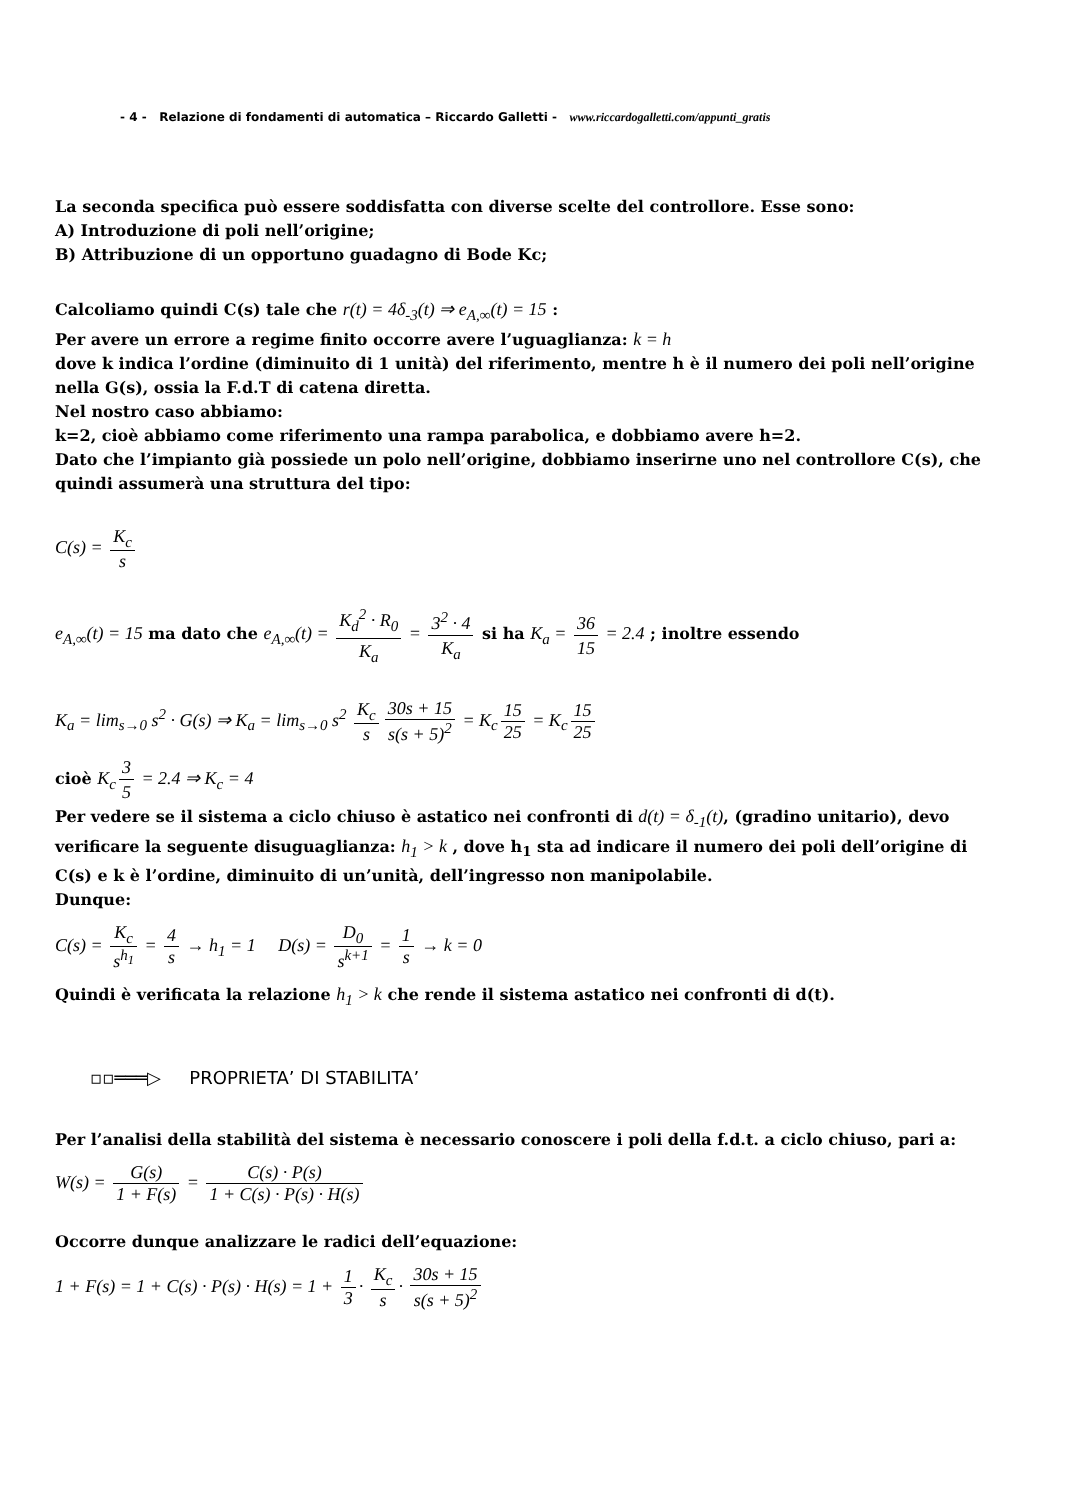- 4 - Relazione di fondamenti di automatica – Riccardo Galletti - www.riccardogalletti.com/appunti_gratis
La seconda specifica può essere soddisfatta con diverse scelte del controllore. Esse sono:
A) Introduzione di poli nell’origine;
B) Attribuzione di un opportuno guadagno di Bode Kc;
Calcoliamo quindi C(s) tale che r(t) = 4δ<sub>-3</sub>(t) ⇒ e<sub>A,∞</sub>(t) = 15 :
Per avere un errore a regime finito occorre avere l’uguaglianza: k = h
dove k indica l’ordine (diminuito di 1 unità) del riferimento, mentre h è il numero dei poli nell’origine nella G(s), ossia la F.d.T di catena diretta.
Nel nostro caso abbiamo:
k=2, cioè abbiamo come riferimento una rampa parabolica, e dobbiamo avere h=2.
Dato che l’impianto già possiede un polo nell’origine, dobbiamo inserirne uno nel controllore C(s), che quindi assumerà una struttura del tipo:
C(s) = K<sub>c</sub> s
e<sub>A,∞</sub>(t) = 15 ma dato che e<sub>A,∞</sub>(t) = K<sub>d</sub><sup>2</sup> · R<sub>0</sub> K<sub>a</sub> = 3<sup>2</sup> · 4 K<sub>a</sub> si ha K<sub>a</sub> = 36 15 = 2.4 ; inoltre essendo
K<sub>a</sub> = lim<sub>s→0</sub> s<sup>2</sup> · G(s) ⇒ K<sub>a</sub> = lim<sub>s→0</sub> s<sup>2</sup> K<sub>c</sub> s 30s + 15 s(s + 5)<sup>2</sup> = K<sub>c</sub> 15 25 = K<sub>c</sub> 15 25
cioè K<sub>c</sub> 3 5 = 2.4 ⇒ K<sub>c</sub> = 4
Per vedere se il sistema a ciclo chiuso è astatico nei confronti di d(t) = δ<sub>-1</sub>(t), (gradino unitario), devo verificare la seguente disuguaglianza: h<sub>1</sub> > k , dove h<sub>1</sub> sta ad indicare il numero dei poli dell’origine di C(s) e k è l’ordine, diminuito di un’unità, dell’ingresso non manipolabile.
Dunque:
C(s) = K<sub>c</sub> s<sup>h<sub>1</sub></sup> = 4 s → h<sub>1</sub> = 1 D(s) = D<sub>0</sub> s<sup>k+1</sup> = 1 s → k = 0
Quindi è verificata la relazione h<sub>1</sub> > k che rende il sistema astatico nei confronti di d(t).
▫▫═══▷ PROPRIETA’ DI STABILITA’
Per l’analisi della stabilità del sistema è necessario conoscere i poli della f.d.t. a ciclo chiuso, pari a:
W(s) = G(s) 1 + F(s) = C(s) · P(s) 1 + C(s) · P(s) · H(s)
Occorre dunque analizzare le radici dell’equazione:
1 + F(s) = 1 + C(s) · P(s) · H(s) = 1 + 1 3 · K<sub>c</sub> s · 30s + 15 s(s + 5)<sup>2</sup>